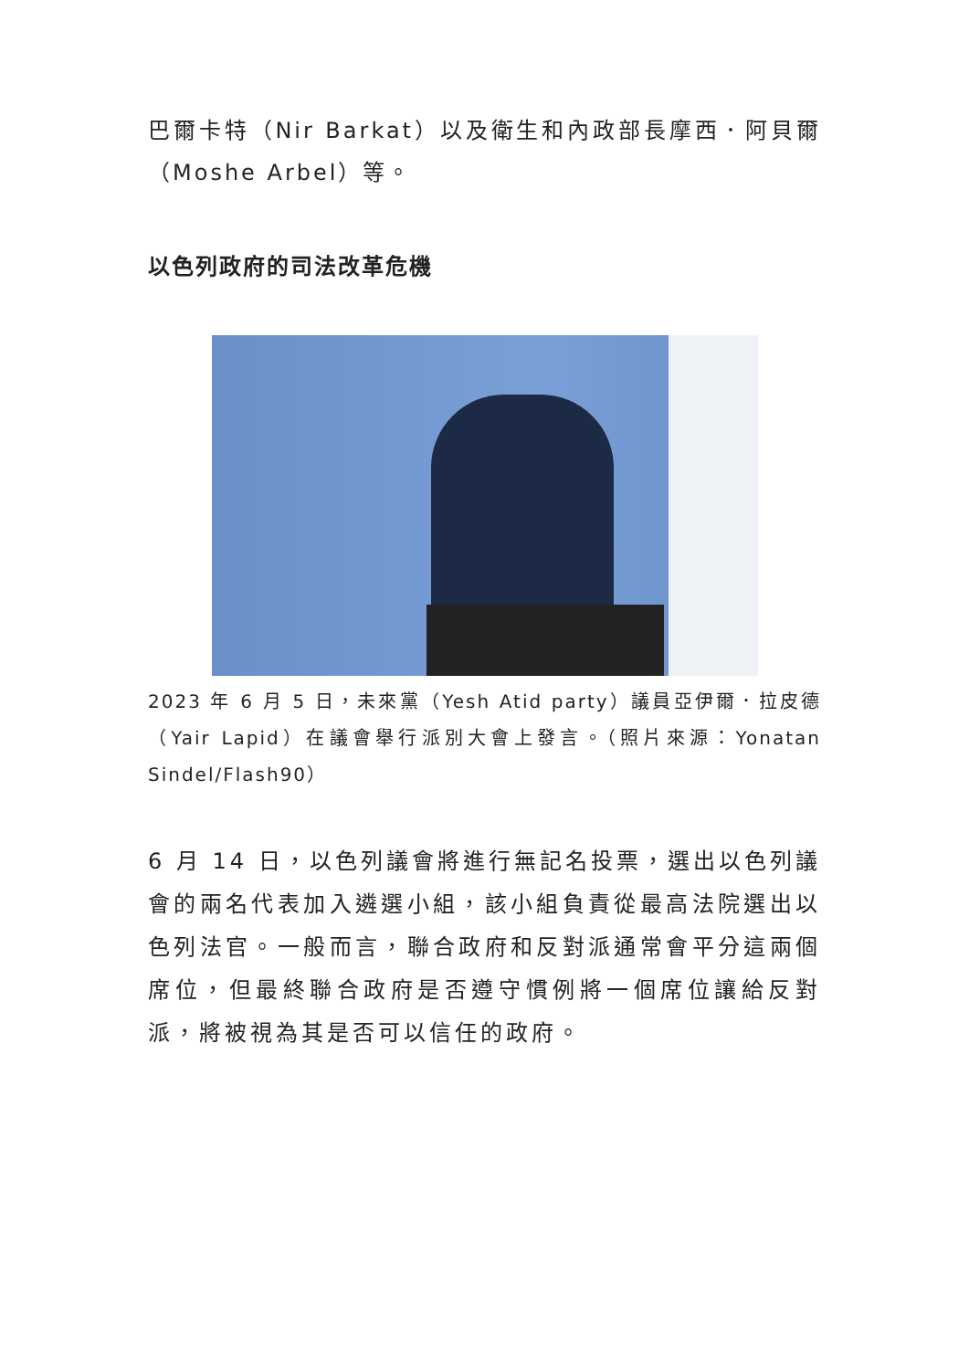巴爾卡特（Nir Barkat）以及衛生和內政部長摩西．阿貝爾（Moshe Arbel）等。
以色列政府的司法改革危機
2023 年 6 月 5 日，未來黨（Yesh Atid party）議員亞伊爾．拉皮德（Yair Lapid）在議會舉行派別大會上發言。（照片來源：Yonatan Sindel/Flash90）
6 月 14 日，以色列議會將進行無記名投票，選出以色列議會的兩名代表加入遴選小組，該小組負責從最高法院選出以色列法官。一般而言，聯合政府和反對派通常會平分這兩個席位，但最終聯合政府是否遵守慣例將一個席位讓給反對派，將被視為其是否可以信任的政府。